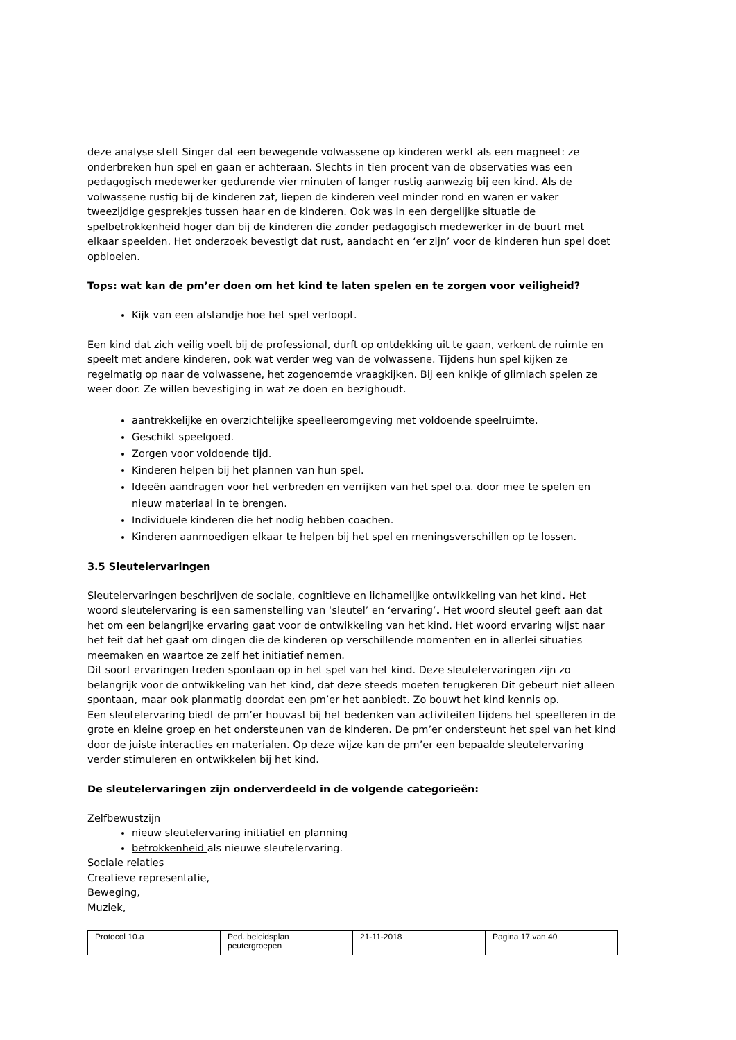deze analyse stelt Singer dat een bewegende volwassene op kinderen werkt als een magneet: ze onderbreken hun spel en gaan er achteraan. Slechts in tien procent van de observaties was een pedagogisch medewerker gedurende vier minuten of langer rustig aanwezig bij een kind. Als de volwassene rustig bij de kinderen zat, liepen de kinderen veel minder rond en waren er vaker tweezijdige gesprekjes tussen haar en de kinderen. Ook was in een dergelijke situatie de spelbetrokkenheid hoger dan bij de kinderen die zonder pedagogisch medewerker in de buurt met elkaar speelden. Het onderzoek bevestigt dat rust, aandacht en ‘er zijn’ voor de kinderen hun spel doet opbloeien.
Tops: wat kan de pm’er doen om het kind te laten spelen en te zorgen voor veiligheid?
Kijk van een afstandje hoe het spel verloopt.
Een kind dat zich veilig voelt bij de professional, durft op ontdekking uit te gaan, verkent de ruimte en speelt met andere kinderen, ook wat verder weg van de volwassene. Tijdens hun spel kijken ze regelmatig op naar de volwassene, het zogenoemde vraagkijken. Bij een knikje of glimlach spelen ze weer door. Ze willen bevestiging in wat ze doen en bezighoudt.
aantrekkelijke en overzichtelijke speelleeromgeving met voldoende speelruimte.
Geschikt speelgoed.
Zorgen voor voldoende tijd.
Kinderen helpen bij het plannen van hun spel.
Ideeën aandragen voor het verbreden en verrijken van het spel o.a. door mee te spelen en nieuw materiaal in te brengen.
Individuele kinderen die het nodig hebben coachen.
Kinderen aanmoedigen elkaar te helpen bij het spel en meningsverschillen op te lossen.
3.5 Sleutelervaringen
Sleutelervaringen beschrijven de sociale, cognitieve en lichamelijke ontwikkeling van het kind. Het woord sleutelervaring is een samenstelling van ‘sleutel’ en ‘ervaring’. Het woord sleutel geeft aan dat het om een belangrijke ervaring gaat voor de ontwikkeling van het kind. Het woord ervaring wijst naar het feit dat het gaat om dingen die de kinderen op verschillende momenten en in allerlei situaties meemaken en waartoe ze zelf het initiatief nemen.
Dit soort ervaringen treden spontaan op in het spel van het kind. Deze sleutelervaringen zijn zo belangrijk voor de ontwikkeling van het kind, dat deze steeds moeten terugkeren Dit gebeurt niet alleen spontaan, maar ook planmatig doordat een pm’er het aanbiedt. Zo bouwt het kind kennis op.
Een sleutelervaring biedt de pm’er houvast bij het bedenken van activiteiten tijdens het speelleren in de grote en kleine groep en het ondersteunen van de kinderen. De pm’er ondersteunt het spel van het kind door de juiste interacties en materialen. Op deze wijze kan de pm’er een bepaalde sleutelervaring verder stimuleren en ontwikkelen bij het kind.
De sleutelervaringen zijn onderverdeeld in de volgende categorieën:
Zelfbewustzijn
nieuw sleutelervaring initiatief en planning
betrokkenheid als nieuwe sleutelervaring.
Sociale relaties
Creatieve representatie,
Beweging,
Muziek,
| Protocol 10.a | Ped. beleidsplan peutergroepen | 21-11-2018 | Pagina 17 van 40 |